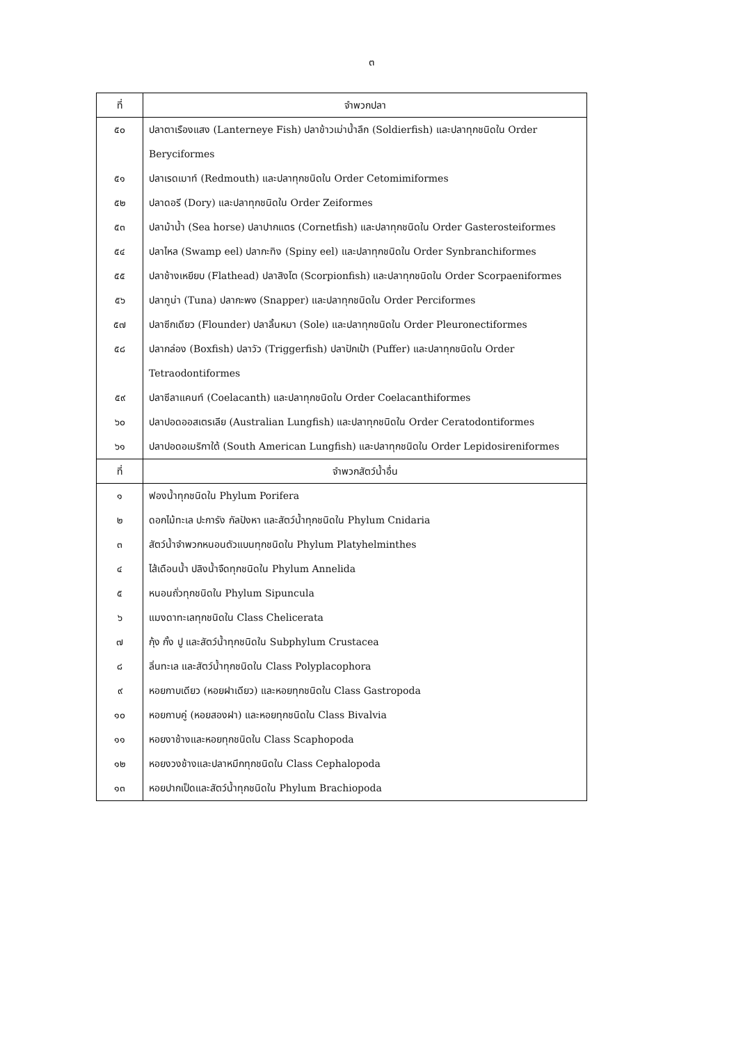๓
| ที่ | จำพวกปลา |
| --- | --- |
| ๕๐ | ปลาตาเรืองแสง (Lanterneye Fish) ปลาข้าวเม่าน้ำลึก (Soldierfish) และปลาทุกชนิดใน Order Beryciformes |
| ๕๑ | ปลาเรดเมาท์ (Redmouth) และปลาทุกชนิดใน Order Cetomimiformes |
| ๕๒ | ปลาดอรี (Dory) และปลาทุกชนิดใน Order Zeiformes |
| ๕๓ | ปลาม้าน้ำ (Sea horse) ปลาปากแตร (Cornetfish) และปลาทุกชนิดใน Order Gasterosteiformes |
| ๕๔ | ปลาไหล (Swamp eel) ปลากะทิง (Spiny eel) และปลาทุกชนิดใน Order Synbranchiformes |
| ๕๕ | ปลาช้างเหยียบ (Flathead) ปลาสิงโต (Scorpionfish) และปลาทุกชนิดใน Order Scorpaeniformes |
| ๕๖ | ปลาทูน่า (Tuna) ปลากะพง (Snapper) และปลาทุกชนิดใน Order Perciformes |
| ๕๗ | ปลาซีกเดียว (Flounder) ปลาลิ้นหมา (Sole) และปลาทุกชนิดใน Order Pleuronectiformes |
| ๕๘ | ปลากล่อง (Boxfish) ปลาวัว (Triggerfish) ปลาปักเป้า (Puffer) และปลาทุกชนิดใน Order Tetraodontiformes |
| ๕๙ | ปลาซีลาแคนท์ (Coelacanth) และปลาทุกชนิดใน Order Coelacanthiformes |
| ๖๐ | ปลาปอดออสเตรเลีย (Australian Lungfish) และปลาทุกชนิดใน Order Ceratodontiformes |
| ๖๑ | ปลาปอดอเมริกาใต้ (South American Lungfish) และปลาทุกชนิดใน Order Lepidosireniformes |
| ที่ | จำพวกสัตว์น้ำอื่น |
| ๑ | ฟองน้ำทุกชนิดใน Phylum Porifera |
| ๒ | ดอกไม้ทะเล ปะการัง กัลปังหา และสัตว์น้ำทุกชนิดใน Phylum Cnidaria |
| ๓ | สัตว์น้ำจำพวกหนอนตัวแบนทุกชนิดใน Phylum Platyhelminthes |
| ๔ | ไส้เดือนน้ำ ปลิงน้ำจืดทุกชนิดใน Phylum Annelida |
| ๕ | หนอนถั่วทุกชนิดใน Phylum Sipuncula |
| ๖ | แมงดาทะเลทุกชนิดใน Class Chelicerata |
| ๗ | กุ้ง กั้ง ปู และสัตว์น้ำทุกชนิดใน Subphylum Crustacea |
| ๘ | ลิ่นทะเล และสัตว์น้ำทุกชนิดใน Class Polyplacophora |
| ๙ | หอยกาบเดียว (หอยฝาเดียว) และหอยทุกชนิดใน Class Gastropoda |
| ๑๐ | หอยกาบคู่ (หอยสองฝา) และหอยทุกชนิดใน Class Bivalvia |
| ๑๑ | หอยงาช้างและหอยทุกชนิดใน Class Scaphopoda |
| ๑๒ | หอยงวงช้างและปลาหมึกทุกชนิดใน Class Cephalopoda |
| ๑๓ | หอยปากเป็ดและสัตว์น้ำทุกชนิดใน Phylum Brachiopoda |